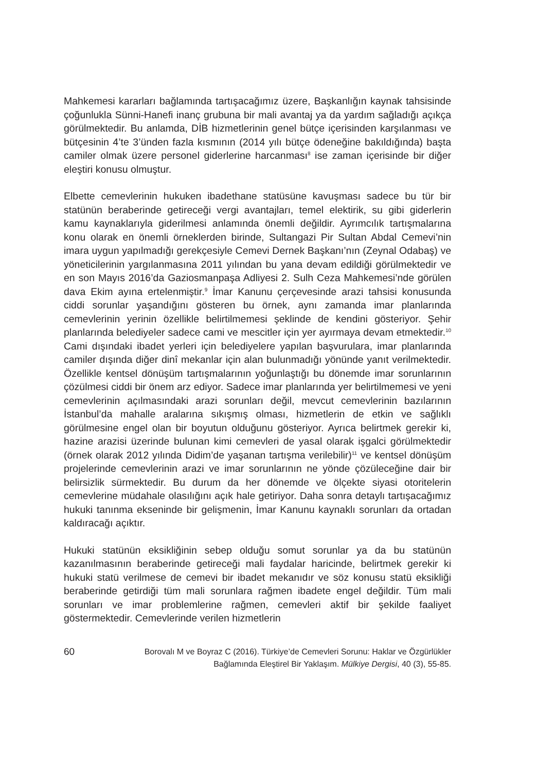Mahkemesi kararları bağlamında tartışacağımız üzere, Başkanlığın kaynak tahsisinde çoğunlukla Sünni-Hanefi inanç grubuna bir mali avantaj ya da yardım sağladığı açıkça görülmektedir. Bu anlamda, DİB hizmetlerinin genel bütçe içerisinden karşılanması ve bütçesinin 4’te 3’ünden fazla kısmının (2014 yılı bütçe ödeneğine bakıldığında) başta camiler olmak üzere personel giderlerine harcanması<sup>8</sup> ise zaman içerisinde bir diğer eleştiri konusu olmuştur.
Elbette cemevlerinin hukuken ibadethane statüsüne kavuşması sadece bu tür bir statünün beraberinde getireceği vergi avantajları, temel elektirik, su gibi giderlerin kamu kaynaklarıyla giderilmesi anlamında önemli değildir. Ayrımcılık tartışmalarına konu olarak en önemli örneklerden birinde, Sultangazi Pir Sultan Abdal Cemevi’nin imara uygun yapılmadığı gerekçesiyle Cemevi Dernek Başkanı’nın (Zeynal Odabaş) ve yöneticilerinin yargılanmasına 2011 yılından bu yana devam edildiği görülmektedir ve en son Mayıs 2016’da Gaziosmanpaşa Adliyesi 2. Sulh Ceza Mahkemesi’nde görülen dava Ekim ayına ertelenmiştir.<sup>9</sup> İmar Kanunu çerçevesinde arazi tahsisi konusunda ciddi sorunlar yaşandığını gösteren bu örnek, aynı zamanda imar planlarında cemevlerinin yerinin özellikle belirtilmemesi şeklinde de kendini gösteriyor. Şehir planlarında belediyeler sadece cami ve mescitler için yer ayırmaya devam etmektedir.<sup>10</sup> Cami dışındaki ibadet yerleri için belediyelere yapılan başvurulara, imar planlarında camiler dışında diğer dinî mekanlar için alan bulunmadığı yönünde yanıt verilmektedir. Özellikle kentsel dönüşüm tartışmalarının yoğunlaştığı bu dönemde imar sorunlarının çözülmesi ciddi bir önem arz ediyor. Sadece imar planlarında yer belirtilmemesi ve yeni cemevlerinin açılmasındaki arazi sorunları değil, mevcut cemevlerinin bazılarının İstanbul’da mahalle aralarına sıkışmış olması, hizmetlerin de etkin ve sağlıklı görülmesine engel olan bir boyutun olduğunu gösteriyor. Ayrıca belirtmek gerekir ki, hazine arazisi üzerinde bulunan kimi cemevleri de yasal olarak işgalci görülmektedir (örnek olarak 2012 yılında Didim’de yaşanan tartışma verilebilir)<sup>11</sup> ve kentsel dönüşüm projelerinde cemevlerinin arazi ve imar sorunlarının ne yönde çözüleceğine dair bir belirsizlik sürmektedir. Bu durum da her dönemde ve ölçekte siyasi otoritelerin cemevlerine müdahale olasılığını açık hale getiriyor. Daha sonra detaylı tartışacağımız hukuki tanınma ekseninde bir gelişmenin, İmar Kanunu kaynaklı sorunları da ortadan kaldıracağı açıktır.
Hukuki statünün eksikliğinin sebep olduğu somut sorunlar ya da bu statünün kazanılmasının beraberinde getireceği mali faydalar haricinde, belirtmek gerekir ki hukuki statü verilmese de cemevi bir ibadet mekanıdır ve söz konusu statü eksikliği beraberinde getirdiği tüm mali sorunlara rağmen ibadete engel değildir. Tüm mali sorunları ve imar problemlerine rağmen, cemevleri aktif bir şekilde faaliyet göstermektedir. Cemevlerinde verilen hizmetlerin
60
Borovalı M ve Boyraz C (2016). Türkiye’de Cemevleri Sorunu: Haklar ve Özgürlükler
Bağlamında Eleştirel Bir Yaklaşım. Mülkiye Dergisi, 40 (3), 55-85.